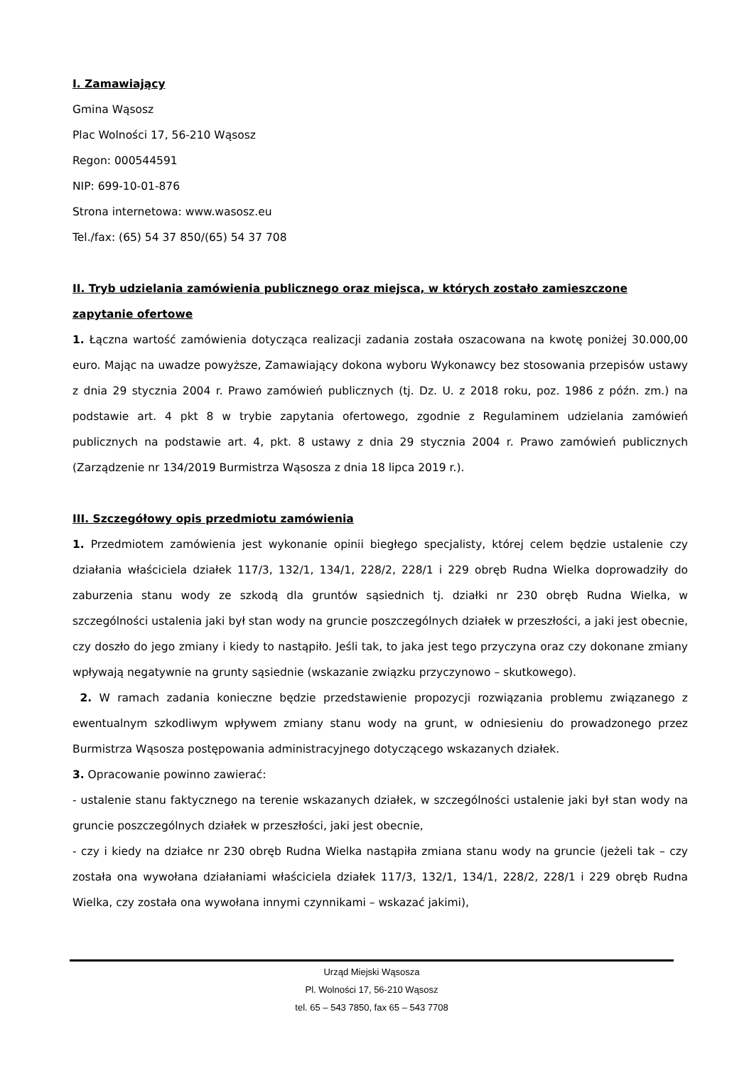I. Zamawiający
Gmina Wąsosz
Plac Wolności 17, 56-210 Wąsosz
Regon: 000544591
NIP: 699-10-01-876
Strona internetowa: www.wasosz.eu
Tel./fax: (65) 54 37 850/(65) 54 37 708
II. Tryb udzielania zamówienia publicznego oraz miejsca, w których zostało zamieszczone zapytanie ofertowe
1. Łączna wartość zamówienia dotycząca realizacji zadania została oszacowana na kwotę poniżej 30.000,00 euro. Mając na uwadze powyższe, Zamawiający dokona wyboru Wykonawcy bez stosowania przepisów ustawy z dnia 29 stycznia 2004 r. Prawo zamówień publicznych (tj. Dz. U. z 2018 roku, poz. 1986 z późn. zm.) na podstawie art. 4 pkt 8 w trybie zapytania ofertowego, zgodnie z Regulaminem udzielania zamówień publicznych na podstawie art. 4, pkt. 8 ustawy z dnia 29 stycznia 2004 r. Prawo zamówień publicznych (Zarządzenie nr 134/2019 Burmistrza Wąsosza z dnia 18 lipca 2019 r.).
III. Szczegółowy opis przedmiotu zamówienia
1. Przedmiotem zamówienia jest wykonanie opinii biegłego specjalisty, której celem będzie ustalenie czy działania właściciela działek 117/3, 132/1, 134/1, 228/2, 228/1 i 229 obręb Rudna Wielka doprowadziły do zaburzenia stanu wody ze szkodą dla gruntów sąsiednich tj. działki nr 230 obręb Rudna Wielka, w szczególności ustalenia jaki był stan wody na gruncie poszczególnych działek w przeszłości, a jaki jest obecnie, czy doszło do jego zmiany i kiedy to nastąpiło. Jeśli tak, to jaka jest tego przyczyna oraz czy dokonane zmiany wpływają negatywnie na grunty sąsiednie (wskazanie związku przyczynowo – skutkowego).
2. W ramach zadania konieczne będzie przedstawienie propozycji rozwiązania problemu związanego z ewentualnym szkodliwym wpływem zmiany stanu wody na grunt, w odniesieniu do prowadzonego przez Burmistrza Wąsosza postępowania administracyjnego dotyczącego wskazanych działek.
3. Opracowanie powinno zawierać:
- ustalenie stanu faktycznego na terenie wskazanych działek, w szczególności ustalenie jaki był stan wody na gruncie poszczególnych działek w przeszłości, jaki jest obecnie,
- czy i kiedy na działce nr 230 obręb Rudna Wielka nastąpiła zmiana stanu wody na gruncie (jeżeli tak – czy została ona wywołana działaniami właściciela działek 117/3, 132/1, 134/1, 228/2, 228/1 i 229 obręb Rudna Wielka, czy została ona wywołana innymi czynnikami – wskazać jakimi),
Urząd Miejski Wąsosza
Pl. Wolności 17, 56-210 Wąsosz
tel. 65 – 543 7850, fax 65 – 543 7708